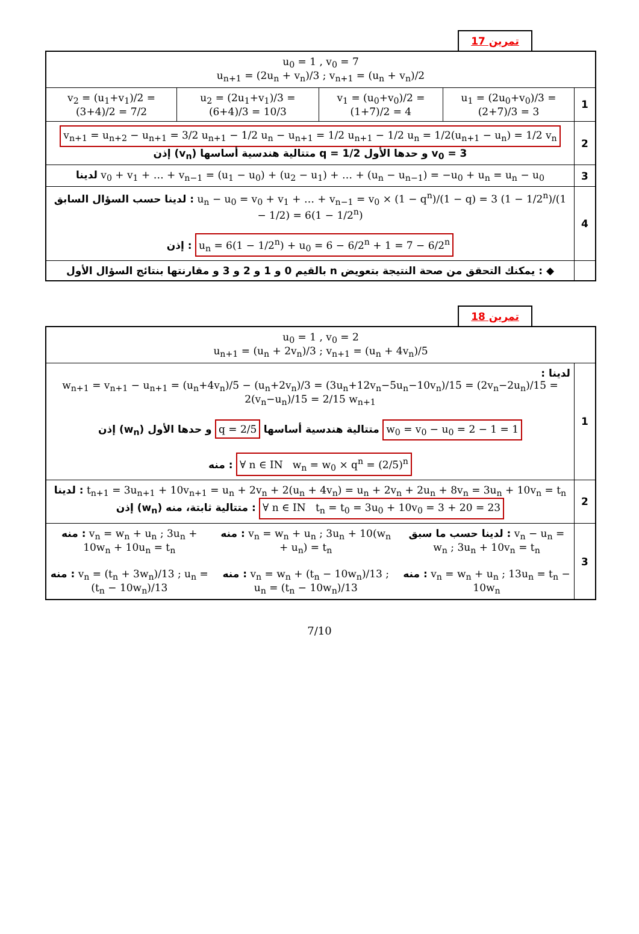تمرين 17
| u<sub>0</sub> = 1 , v<sub>0</sub> = 7 u<sub>n+1</sub> = (2u<sub>n</sub> + v<sub>n</sub>)/3 ; v<sub>n+1</sub> = (u<sub>n</sub> + v<sub>n</sub>)/2 | | | | |
| v<sub>2</sub> = (u<sub>1</sub>+v<sub>1</sub>)/2 = (3+4)/2 = 7/2 | u<sub>2</sub> = (2u<sub>1</sub>+v<sub>1</sub>)/3 = (6+4)/3 = 10/3 | v<sub>1</sub> = (u<sub>0</sub>+v<sub>0</sub>)/2 = (1+7)/2 = 4 | u<sub>1</sub> = (2u<sub>0</sub>+v<sub>0</sub>)/3 = (2+7)/3 = 3 | 1 |
| v<sub>n+1</sub> = u<sub>n+2</sub> − u<sub>n+1</sub> = 3/2 u<sub>n+1</sub> − 1/2 u<sub>n</sub> − u<sub>n+1</sub> = 1/2 u<sub>n+1</sub> − 1/2 u<sub>n</sub> = 1/2(u<sub>n+1</sub> − u<sub>n</sub>) = 1/2 v<sub>n</sub> إذن (v<sub>n</sub>) متتالية هندسية أساسها q = 1/2 و حدها الأول v<sub>0</sub> = 3 | | | | 2 |
| لدينا v<sub>0</sub> + v<sub>1</sub> + … + v<sub>n−1</sub> = (u<sub>1</sub> − u<sub>0</sub>) + (u<sub>2</sub> − u<sub>1</sub>) + … + (u<sub>n</sub> − u<sub>n−1</sub>) = −u<sub>0</sub> + u<sub>n</sub> = u<sub>n</sub> − u<sub>0</sub> | | | | 3 |
| لدينا حسب السؤال السابق : u<sub>n</sub> − u<sub>0</sub> = v<sub>0</sub> + v<sub>1</sub> + … + v<sub>n−1</sub> = v<sub>0</sub> × (1 − q<sup>n</sup>)/(1 − q) = 3 (1 − 1/2<sup>n</sup>)/(1 − 1/2) = 6(1 − 1/2<sup>n</sup>) إذن : u<sub>n</sub> = 6(1 − 1/2<sup>n</sup>) + u<sub>0</sub> = 6 − 6/2<sup>n</sup> + 1 = 7 − 6/2<sup>n</sup> | | | | 4 |
| ◆ : يمكنك التحقق من صحة النتيجة بتعويض n بالقيم 0 و 1 و 2 و 3 و مقارنتها بنتائج السؤال الأول | | | | |
تمرين 18
| u<sub>0</sub> = 1 , v<sub>0</sub> = 2 u<sub>n+1</sub> = (u<sub>n</sub> + 2v<sub>n</sub>)/3 ; v<sub>n+1</sub> = (u<sub>n</sub> + 4v<sub>n</sub>)/5 | | | |
| لدينا : w<sub>n+1</sub> = v<sub>n+1</sub> − u<sub>n+1</sub> = (u<sub>n</sub>+4v<sub>n</sub>)/5 − (u<sub>n</sub>+2v<sub>n</sub>)/3 = (3u<sub>n</sub>+12v<sub>n</sub>−5u<sub>n</sub>−10v<sub>n</sub>)/15 = (2v<sub>n</sub>−2u<sub>n</sub>)/15 = 2(v<sub>n</sub>−u<sub>n</sub>)/15 = 2/15 w<sub>n+1</sub> إذن (w<sub>n</sub>) متتالية هندسية أساسها q = 2/5 و حدها الأول w<sub>0</sub> = v<sub>0</sub> − u<sub>0</sub> = 2 − 1 = 1 منه : ∀ n ∈ IN w<sub>n</sub> = w<sub>0</sub> × q<sup>n</sup> = (2/5)<sup>n</sup> | | | 1 |
| لدينا : t<sub>n+1</sub> = 3u<sub>n+1</sub> + 10v<sub>n+1</sub> = u<sub>n</sub> + 2v<sub>n</sub> + 2(u<sub>n</sub> + 4v<sub>n</sub>) = u<sub>n</sub> + 2v<sub>n</sub> + 2u<sub>n</sub> + 8v<sub>n</sub> = 3u<sub>n</sub> + 10v<sub>n</sub> = t<sub>n</sub> إذن (w<sub>n</sub>) متتالية ثابتة، منه : ∀ n ∈ IN t<sub>n</sub> = t<sub>0</sub> = 3u<sub>0</sub> + 10v<sub>0</sub> = 3 + 20 = 23 | | | 2 |
| منه : v<sub>n</sub> = w<sub>n</sub> + u<sub>n</sub> ; 3u<sub>n</sub> + 10w<sub>n</sub> + 10u<sub>n</sub> = t<sub>n</sub> منه : v<sub>n</sub> = (t<sub>n</sub> + 3w<sub>n</sub>)/13 ; u<sub>n</sub> = (t<sub>n</sub> − 10w<sub>n</sub>)/13 | منه : v<sub>n</sub> = w<sub>n</sub> + u<sub>n</sub> ; 3u<sub>n</sub> + 10(w<sub>n</sub> + u<sub>n</sub>) = t<sub>n</sub> منه : v<sub>n</sub> = w<sub>n</sub> + (t<sub>n</sub> − 10w<sub>n</sub>)/13 ; u<sub>n</sub> = (t<sub>n</sub> − 10w<sub>n</sub>)/13 | لدينا حسب ما سبق : v<sub>n</sub> − u<sub>n</sub> = w<sub>n</sub> ; 3u<sub>n</sub> + 10v<sub>n</sub> = t<sub>n</sub> منه : v<sub>n</sub> = w<sub>n</sub> + u<sub>n</sub> ; 13u<sub>n</sub> = t<sub>n</sub> − 10w<sub>n</sub> | 3 |
7/10